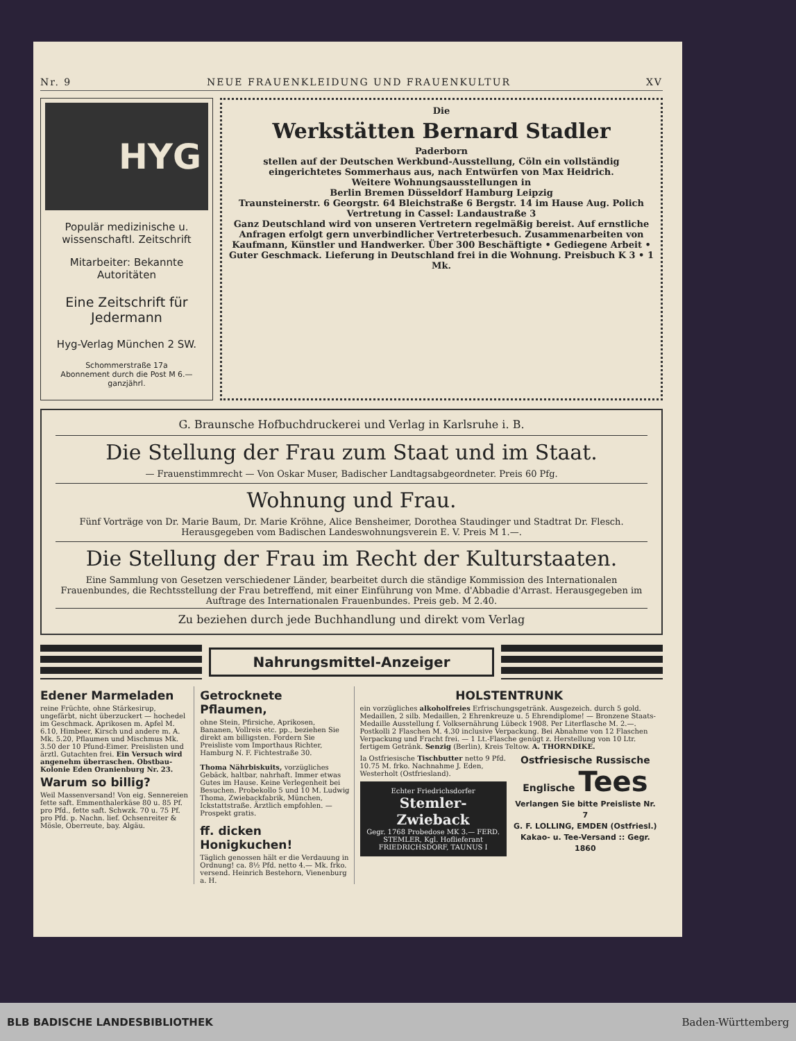Nr. 9 NEUE FRAUENKLEIDUNG UND FRAUENKULTUR XV
HYG
Populär medizinische u. wissenschaftl. Zeitschrift
Mitarbeiter: Bekannte Autoritäten
Eine Zeitschrift für Jedermann
Hyg-Verlag München 2 SW.
Schommerstraße 17a
Abonnement durch die Post M 6.— ganzjährl.
Die
Werkstätten Bernard Stadler
Paderborn
stellen auf der Deutschen Werkbund-Ausstellung, Cöln ein vollständig eingerichtetes Sommerhaus aus, nach Entwürfen von Max Heidrich.
Weitere Wohnungsausstellungen in
Berlin Bremen Düsseldorf Hamburg Leipzig
Traunsteinerstr. 6 Georgstr. 64 Bleichstraße 6 Bergstr. 14 im Hause Aug. Polich
Vertretung in Cassel: Landaustraße 3
Ganz Deutschland wird von unseren Vertretern regelmäßig bereist. Auf ernstliche Anfragen erfolgt gern unverbindlicher Vertreterbesuch. Zusammenarbeiten von Kaufmann, Künstler und Handwerker. Über 300 Beschäftigte • Gediegene Arbeit • Guter Geschmack. Lieferung in Deutschland frei in die Wohnung. Preisbuch K 3 • 1 Mk.
G. Braunsche Hofbuchdruckerei und Verlag in Karlsruhe i. B.
Die Stellung der Frau zum Staat und im Staat.
— Frauenstimmrecht — Von Oskar Muser, Badischer Landtagsabgeordneter. Preis 60 Pfg.
Wohnung und Frau.
Fünf Vorträge von Dr. Marie Baum, Dr. Marie Kröhne, Alice Bensheimer, Dorothea Staudinger und Stadtrat Dr. Flesch. Herausgegeben vom Badischen Landeswohnungsverein E. V. Preis M 1.—.
Die Stellung der Frau im Recht der Kulturstaaten.
Eine Sammlung von Gesetzen verschiedener Länder, bearbeitet durch die ständige Kommission des Internationalen Frauenbundes, die Rechtsstellung der Frau betreffend, mit einer Einführung von Mme. d'Abbadie d'Arrast. Herausgegeben im Auftrage des Internationalen Frauenbundes. Preis geb. M 2.40.
Zu beziehen durch jede Buchhandlung und direkt vom Verlag
Nahrungsmittel-Anzeiger
Edener Marmeladen
reine Früchte, ohne Stärkesirup, ungefärbt, nicht überzuckert — hochedel im Geschmack. Aprikosen m. Apfel M. 6.10, Himbeer, Kirsch und andere m. A. Mk. 5.20, Pflaumen und Mischmus Mk. 3.50 der 10 Pfund-Eimer. Preislisten und ärztl. Gutachten frei. Ein Versuch wird angenehm überraschen. Obstbau-Kolonie Eden Oranienburg Nr. 23.
Warum so billig?
Weil Massenversand! Von eig. Sennereien fette saft. Emmenthalerkäse 80 u. 85 Pf. pro Pfd., fette saft. Schwzk. 70 u. 75 Pf. pro Pfd. p. Nachn. lief. Ochsenreiter & Mösle, Oberreute, bay. Algäu.
Getrocknete Pflaumen,
ohne Stein, Pfirsiche, Aprikosen, Bananen, Vollreis etc. pp., beziehen Sie direkt am billigsten. Fordern Sie Preisliste vom Importhaus Richter, Hamburg N. F. Fichtestraße 30.
Thoma Nährbiskuits, vorzügliches Gebäck, haltbar, nahrhaft. Immer etwas Gutes im Hause. Keine Verlegenheit bei Besuchen. Probekollo 5 und 10 M. Ludwig Thoma, Zwiebackfabrik, München, Ickstattstraße. Ärztlich empfohlen. — Prospekt gratis.
ff. dicken Honigkuchen!
Täglich genossen hält er die Verdauung in Ordnung! ca. 8½ Pfd. netto 4.— Mk. frko. versend. Heinrich Bestehorn, Vienenburg a. H.
HOLSTENTRUNK
ein vorzügliches alkoholfreies Erfrischungsgetränk. Ausgezeich. durch 5 gold. Medaillen, 2 silb. Medaillen, 2 Ehrenkreuze u. 5 Ehrendiplome! — Bronzene Staats-Medaille Ausstellung f. Volksernährung Lübeck 1908. Per Literflasche M. 2.—. Postkolli 2 Flaschen M. 4.30 inclusive Verpackung. Bei Abnahme von 12 Flaschen Verpackung und Fracht frei. — 1 Lt.-Flasche genügt z. Herstellung von 10 Ltr. fertigem Getränk. Senzig (Berlin), Kreis Teltow. A. THORNDIKE.
Ia Ostfriesische Tischbutter netto 9 Pfd. 10.75 M. frko. Nachnahme J. Eden, Westerholt (Ostfriesland).
Echter Friedrichsdorfer
Stemler-Zwieback
Gegr. 1768 Probedose MK 3.— FERD. STEMLER, Kgl. Hoflieferant FRIEDRICHSDORF, TAUNUS I
Ostfriesische Russische Englische Tees
Verlangen Sie bitte Preisliste Nr. 7
G. F. LOLLING, EMDEN (Ostfriesl.)
Kakao- u. Tee-Versand :: Gegr. 1860
BLB BADISCHE LANDESBIBLIOTHEK Baden-Württemberg